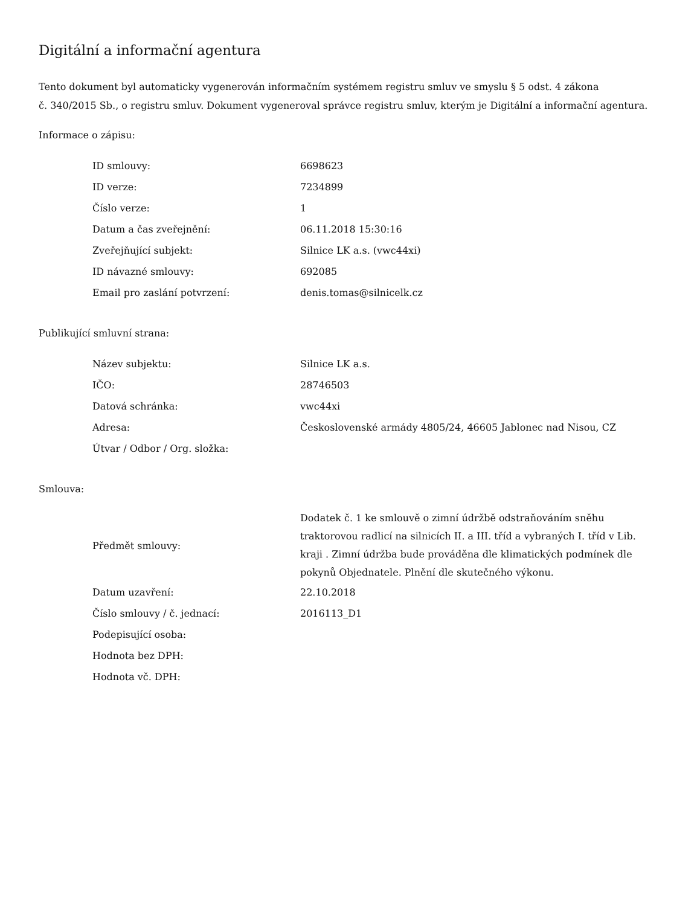Digitální a informační agentura
Tento dokument byl automaticky vygenerován informačním systémem registru smluv ve smyslu § 5 odst. 4 zákona
č. 340/2015 Sb., o registru smluv. Dokument vygeneroval správce registru smluv, kterým je Digitální a informační agentura.
Informace o zápisu:
| ID smlouvy: | 6698623 |
| ID verze: | 7234899 |
| Číslo verze: | 1 |
| Datum a čas zveřejnění: | 06.11.2018 15:30:16 |
| Zveřejňující subjekt: | Silnice LK a.s. (vwc44xi) |
| ID návazné smlouvy: | 692085 |
| Email pro zaslání potvrzení: | denis.tomas@silnicelk.cz |
Publikující smluvní strana:
| Název subjektu: | Silnice LK a.s. |
| IČO: | 28746503 |
| Datová schránka: | vwc44xi |
| Adresa: | Československé armády 4805/24, 46605 Jablonec nad Nisou, CZ |
| Útvar / Odbor / Org. složka: | |
Smlouva:
| Předmět smlouvy: | Dodatek č. 1 ke smlouvě o zimní údržbě odstraňováním sněhu traktorovou radlicí na silnicích II. a III. tříd a vybraných I. tříd v Lib. kraji . Zimní údržba bude prováděna dle klimatických podmínek dle pokynů Objednatele. Plnění dle skutečného výkonu. |
| Datum uzavření: | 22.10.2018 |
| Číslo smlouvy / č. jednací: | 2016113_D1 |
| Podepisující osoba: | |
| Hodnota bez DPH: | |
| Hodnota vč. DPH: | |